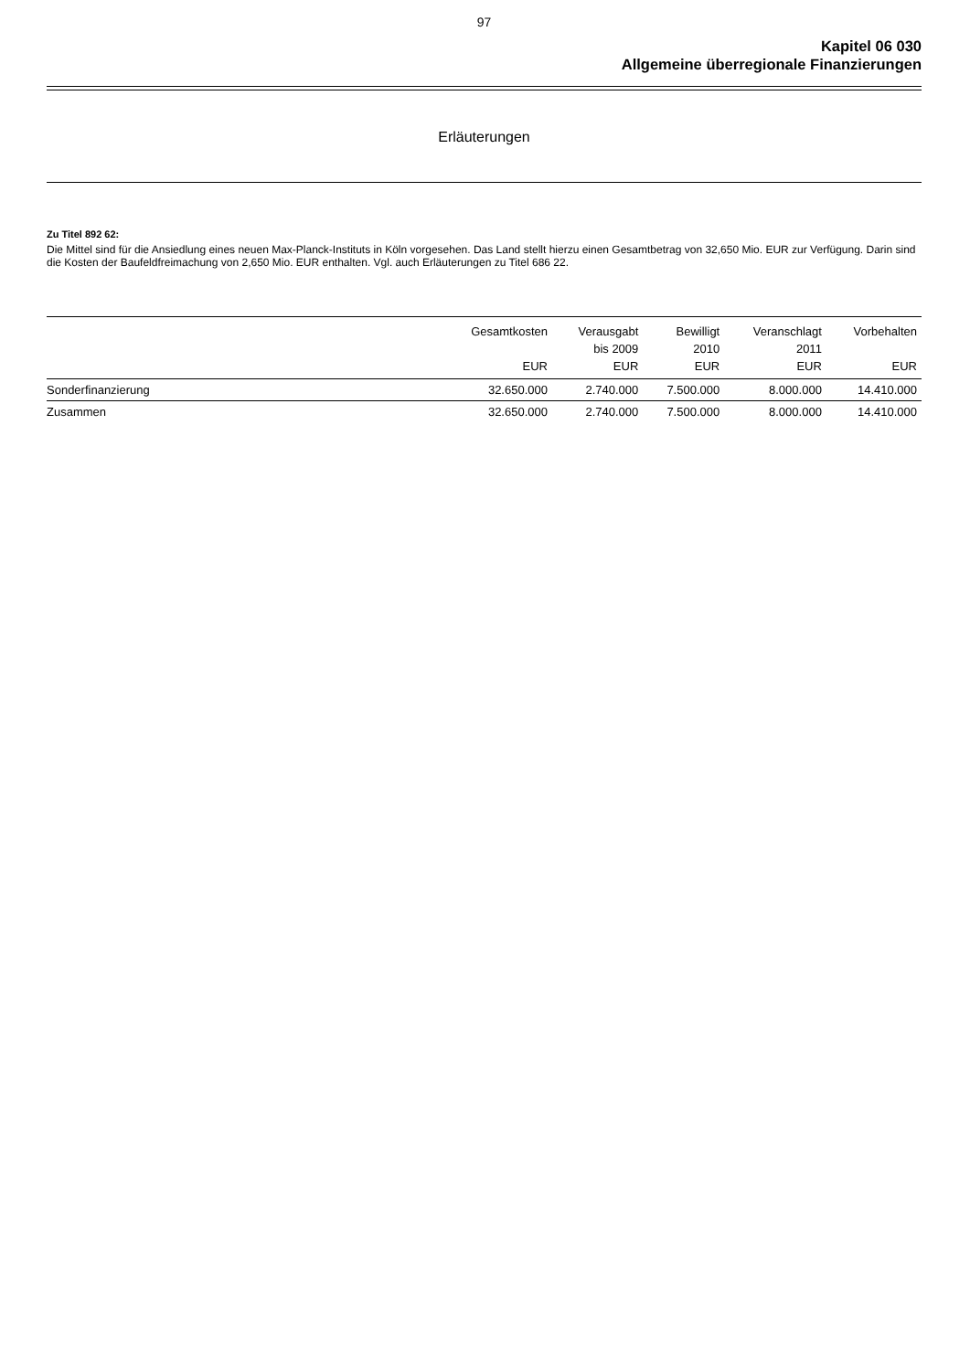97
Kapitel 06 030
Allgemeine überregionale Finanzierungen
Erläuterungen
Zu Titel 892 62:
Die Mittel sind für die Ansiedlung eines neuen Max-Planck-Instituts in Köln vorgesehen. Das Land stellt hierzu einen Gesamtbetrag von 32,650 Mio. EUR zur Verfügung. Darin sind die Kosten der Baufeldfreimachung von 2,650 Mio. EUR enthalten. Vgl. auch Erläuterungen zu Titel 686 22.
| | Gesamtkosten EUR | Verausgabt bis 2009 EUR | Bewilligt 2010 EUR | Veranschlagt 2011 EUR | Vorbehalten EUR |
| --- | --- | --- | --- | --- | --- |
| Sonderfinanzierung | 32.650.000 | 2.740.000 | 7.500.000 | 8.000.000 | 14.410.000 |
| Zusammen | 32.650.000 | 2.740.000 | 7.500.000 | 8.000.000 | 14.410.000 |